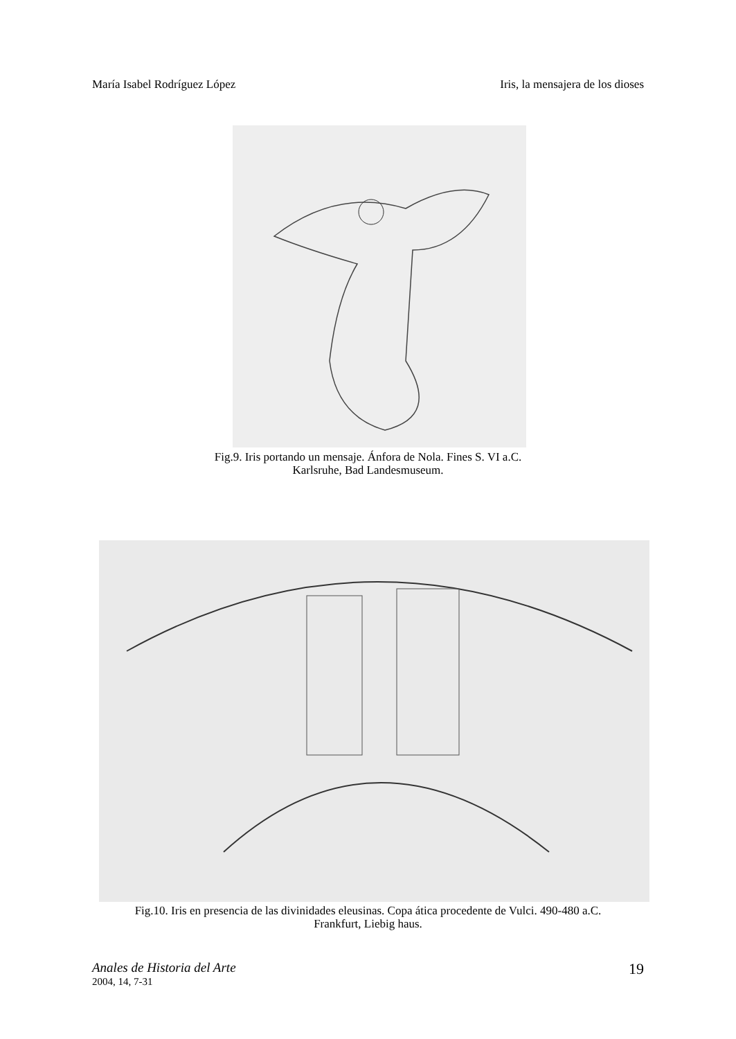María Isabel Rodríguez López Iris, la mensajera de los dioses
Fig.9. Iris portando un mensaje. Ánfora de Nola. Fines S. VI a.C.
Karlsruhe, Bad Landesmuseum.
Fig.10. Iris en presencia de las divinidades eleusinas. Copa ática procedente de Vulci. 490-480 a.C.
Frankfurt, Liebig haus.
Anales de Historia del Arte
2004, 14, 7-31
19